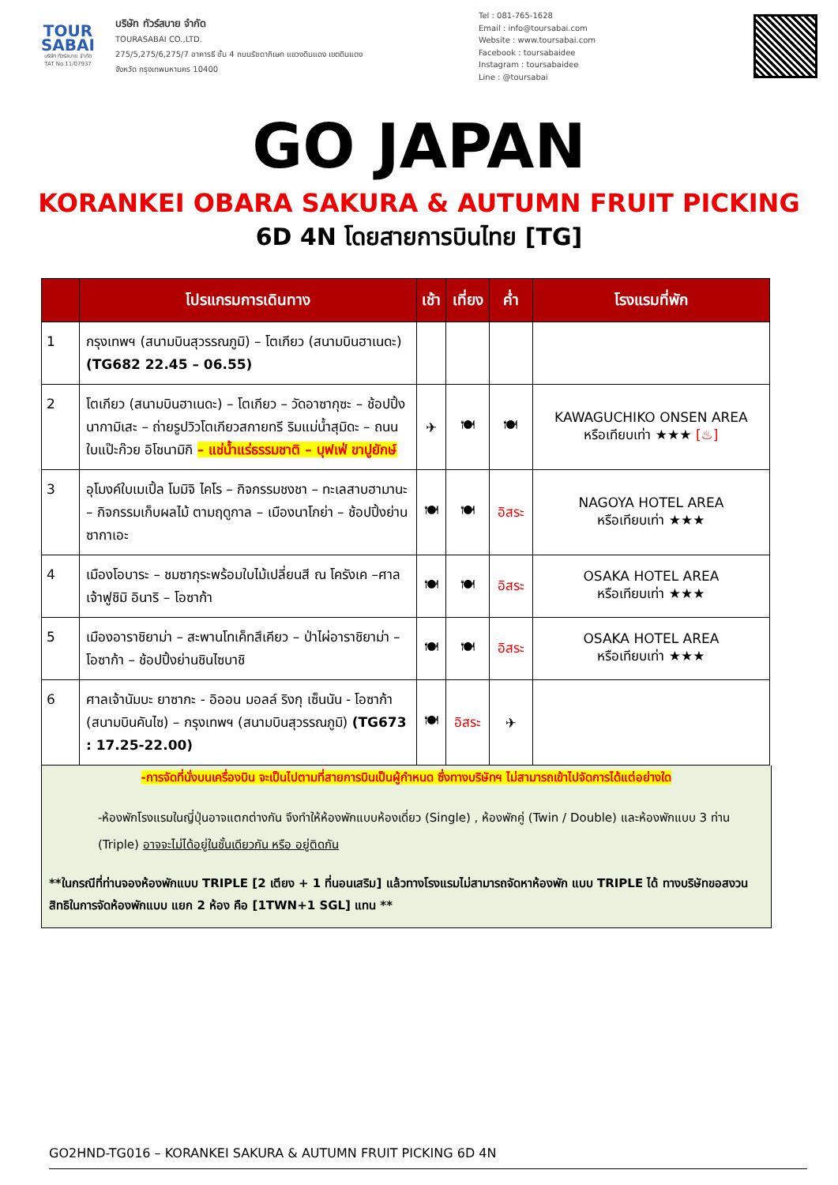TOUR
SABAI
บริษัท ทัวร์สบาย จำกัด
TAT No.11/07937
บริษัท ทัวร์สบาย จำกัด
TOURASABAI CO.,LTD.
275/5,275/6,275/7 อาคารธี ชั้น 4 ถนนรัชดาภิเษก แขวงดินแดง เขตดินแดง
จังหวัด กรุงเทพมหานคร 10400
Tel : 081-765-1628
Email : info@toursabai.com
Website : www.toursabai.com
Facebook : toursabaidee
Instagram : toursabaidee
Line : @toursabai
GO JAPAN
KORANKEI OBARA SAKURA & AUTUMN FRUIT PICKING
6D 4N โดยสายการบินไทย [TG]
| | โปรแกรมการเดินทาง | เช้า | เที่ยง | ค่ำ | โรงแรมที่พัก |
| --- | --- | --- | --- | --- | --- |
| 1 | กรุงเทพฯ (สนามบินสุวรรณภูมิ) – โตเกียว (สนามบินฮาเนดะ) (TG682 22.45 – 06.55) | | | | |
| 2 | โตเกียว (สนามบินฮาเนดะ) – โตเกียว – วัดอาซากุซะ – ช้อปปิ้งนากามิเสะ – ถ่ายรูปวิวโตเกียวสกายทรี ริมแม่น้ำสุมิดะ – ถนนใบแป๊ะก๊วย อิโชนามิกิ – แช่น้ำแร่ธรรมชาติ – บุฟเฟ่ ขาปูยักษ์ | ✈ | 🍽 | 🍽 | KAWAGUCHIKO ONSEN AREA หรือเทียบเท่า ★★★ [♨] |
| 3 | อุโมงค์ใบเมเปิ้ล โมมิจิ ไคโร – กิจกรรมชงชา – ทะเลสาบฮามานะ – กิจกรรมเก็บผลไม้ ตามฤดูกาล – เมืองนาโกย่า – ช้อปปิ้งย่านซากาเอะ | 🍽 | 🍽 | อิสระ | NAGOYA HOTEL AREA หรือเทียบเท่า ★★★ |
| 4 | เมืองโอบาระ – ชมซากุระพร้อมใบไม้เปลี่ยนสี ณ โครังเค –ศาลเจ้าฟูชิมิ อินาริ – โอซาก้า | 🍽 | 🍽 | อิสระ | OSAKA HOTEL AREA หรือเทียบเท่า ★★★ |
| 5 | เมืองอาราชิยาม่า – สะพานโทเค็ทสึเคียว – ป่าไผ่อาราชิยาม่า – โอซาก้า – ช้อปปิ้งย่านชินไซบาชิ | 🍽 | 🍽 | อิสระ | OSAKA HOTEL AREA หรือเทียบเท่า ★★★ |
| 6 | ศาลเจ้านัมบะ ยาซากะ - อิออน มอลล์ ริงกุ เซ็นนัน - โอซาก้า (สนามบินคันไซ) – กรุงเทพฯ (สนามบินสุวรรณภูมิ) (TG673 : 17.25-22.00) | 🍽 | อิสระ | ✈ | |
-การจัดที่นั่งบนเครื่องบิน จะเป็นไปตามที่สายการบินเป็นผู้กำหนด ซึ่งทางบริษัทฯ ไม่สามารถเข้าไปจัดการได้แต่อย่างใด
-ห้องพักโรงแรมในญี่ปุ่นอาจแตกต่างกัน จึงทำให้ห้องพักแบบห้องเดี่ยว (Single) , ห้องพักคู่ (Twin / Double) และห้องพักแบบ 3 ท่าน (Triple) อาจจะไม่ได้อยู่ในชั้นเดียวกัน หรือ อยู่ติดกัน
**ในกรณีที่ท่านจองห้องพักแบบ TRIPLE [2 เตียง + 1 ที่นอนเสริม] แล้วทางโรงแรมไม่สามารถจัดหาห้องพัก แบบ TRIPLE ได้ ทางบริษัทขอสงวนสิทธิในการจัดห้องพักแบบ แยก 2 ห้อง คือ [1TWN+1 SGL] แทน **
GO2HND-TG016 – KORANKEI SAKURA & AUTUMN FRUIT PICKING 6D 4N